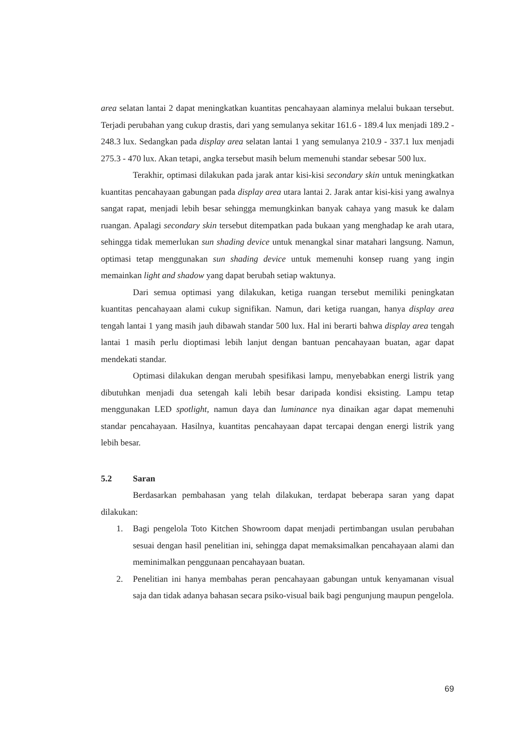area selatan lantai 2 dapat meningkatkan kuantitas pencahayaan alaminya melalui bukaan tersebut. Terjadi perubahan yang cukup drastis, dari yang semulanya sekitar 161.6 - 189.4 lux menjadi 189.2 - 248.3 lux. Sedangkan pada display area selatan lantai 1 yang semulanya 210.9 - 337.1 lux menjadi 275.3 - 470 lux. Akan tetapi, angka tersebut masih belum memenuhi standar sebesar 500 lux.
Terakhir, optimasi dilakukan pada jarak antar kisi-kisi secondary skin untuk meningkatkan kuantitas pencahayaan gabungan pada display area utara lantai 2. Jarak antar kisi-kisi yang awalnya sangat rapat, menjadi lebih besar sehingga memungkinkan banyak cahaya yang masuk ke dalam ruangan. Apalagi secondary skin tersebut ditempatkan pada bukaan yang menghadap ke arah utara, sehingga tidak memerlukan sun shading device untuk menangkal sinar matahari langsung. Namun, optimasi tetap menggunakan sun shading device untuk memenuhi konsep ruang yang ingin memainkan light and shadow yang dapat berubah setiap waktunya.
Dari semua optimasi yang dilakukan, ketiga ruangan tersebut memiliki peningkatan kuantitas pencahayaan alami cukup signifikan. Namun, dari ketiga ruangan, hanya display area tengah lantai 1 yang masih jauh dibawah standar 500 lux. Hal ini berarti bahwa display area tengah lantai 1 masih perlu dioptimasi lebih lanjut dengan bantuan pencahayaan buatan, agar dapat mendekati standar.
Optimasi dilakukan dengan merubah spesifikasi lampu, menyebabkan energi listrik yang dibutuhkan menjadi dua setengah kali lebih besar daripada kondisi eksisting. Lampu tetap menggunakan LED spotlight, namun daya dan luminance nya dinaikan agar dapat memenuhi standar pencahayaan. Hasilnya, kuantitas pencahayaan dapat tercapai dengan energi listrik yang lebih besar.
5.2 Saran
Berdasarkan pembahasan yang telah dilakukan, terdapat beberapa saran yang dapat dilakukan:
1. Bagi pengelola Toto Kitchen Showroom dapat menjadi pertimbangan usulan perubahan sesuai dengan hasil penelitian ini, sehingga dapat memaksimalkan pencahayaan alami dan meminimalkan penggunaan pencahayaan buatan.
2. Penelitian ini hanya membahas peran pencahayaan gabungan untuk kenyamanan visual saja dan tidak adanya bahasan secara psiko-visual baik bagi pengunjung maupun pengelola.
69